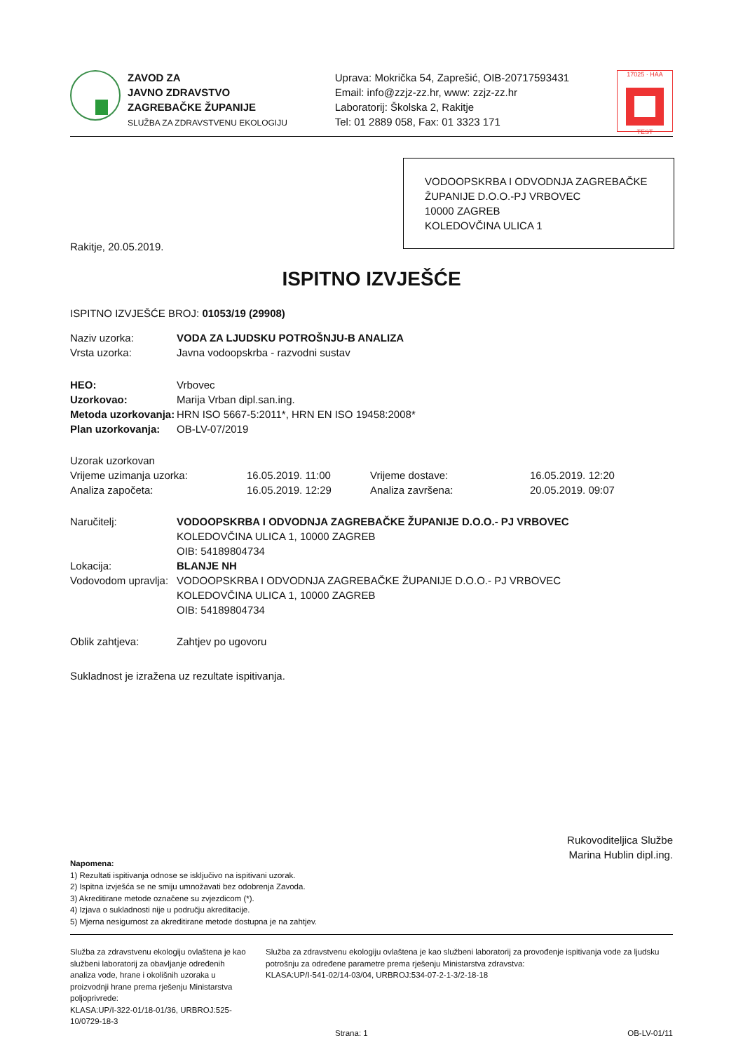ZAVOD ZA
JAVNO ZDRAVSTVO
ZAGREBAČKE ŽUPANIJE
SLUŽBA ZA ZDRAVSTVENU EKOLOGIJU
Uprava: Mokrička 54, Zaprešić, OIB-20717593431
Email: info@zzjz-zz.hr, www: zzjz-zz.hr
Laboratorij: Školska 2, Rakitje
Tel: 01 2889 058, Fax: 01 3323 171
17025 · HAA
TEST
VODOOPSKRBA I ODVODNJA ZAGREBAČKE ŽUPANIJE D.O.O.-PJ VRBOVEC
10000 ZAGREB
KOLEDOVČINA ULICA 1
Rakitje, 20.05.2019.
ISPITNO IZVJEŠĆE
ISPITNO IZVJEŠĆE BROJ: 01053/19 (29908)
Naziv uzorka: VODA ZA LJUDSKU POTROŠNJU-B ANALIZA
Vrsta uzorka:
Javna vodoopskrba - razvodni sustav
HEO:
Vrbovec
Uzorkovao:
Marija Vrban dipl.san.ing.
Metoda uzorkovanja:
HRN ISO 5667-5:2011*, HRN EN ISO 19458:2008*
Plan uzorkovanja:
OB-LV-07/2019
Uzorak uzorkovan
Vrijeme uzimanja uzorka:
16.05.2019. 11:00
Vrijeme dostave:
16.05.2019. 12:20
Analiza započeta:
16.05.2019. 12:29
Analiza završena:
20.05.2019. 09:07
Naručitelj: VODOOPSKRBA I ODVODNJA ZAGREBAČKE ŽUPANIJE D.O.O.- PJ VRBOVEC
KOLEDOVČINA ULICA 1, 10000 ZAGREB
OIB: 54189804734
Lokacija: BLANJE NH
Vodovodom upravlja:
VODOOPSKRBA I ODVODNJA ZAGREBAČKE ŽUPANIJE D.O.O.- PJ VRBOVEC
KOLEDOVČINA ULICA 1, 10000 ZAGREB
OIB: 54189804734
Oblik zahtjeva:
Zahtjev po ugovoru
Sukladnost je izražena uz rezultate ispitivanja.
Rukovoditeljica Službe
Marina Hublin dipl.ing.
Napomena:
1) Rezultati ispitivanja odnose se isključivo na ispitivani uzorak.
2) Ispitna izvješća se ne smiju umnožavati bez odobrenja Zavoda.
3) Akreditirane metode označene su zvjezdicom (*).
4) Izjava o sukladnosti nije u području akreditacije.
5) Mjerna nesigurnost za akreditirane metode dostupna je na zahtjev.
Služba za zdravstvenu ekologiju ovlaštena je kao službeni laboratorij za obavljanje određenih analiza vode, hrane i okolišnih uzoraka u proizvodnji hrane prema rješenju Ministarstva poljoprivrede:
KLASA:UP/I-322-01/18-01/36, URBROJ:525-10/0729-18-3
Služba za zdravstvenu ekologiju ovlaštena je kao službeni laboratorij za provođenje ispitivanja vode za ljudsku potrošnju za određene parametre prema rješenju Ministarstva zdravstva:
KLASA:UP/I-541-02/14-03/04, URBROJ:534-07-2-1-3/2-18-18
Strana: 1 OB-LV-01/11